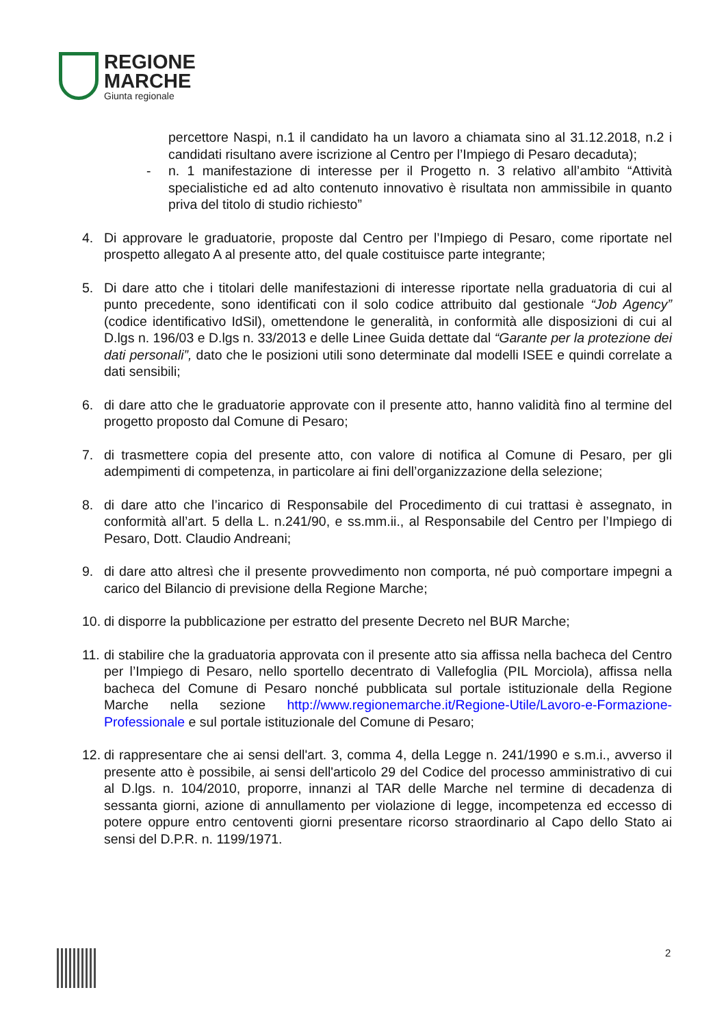REGIONE
MARCHE
Giunta regionale
percettore Naspi, n.1 il candidato ha un lavoro a chiamata sino al 31.12.2018, n.2 i candidati risultano avere iscrizione al Centro per l’Impiego di Pesaro decaduta);
- n. 1 manifestazione di interesse per il Progetto n. 3 relativo all’ambito “Attività specialistiche ed ad alto contenuto innovativo è risultata non ammissibile in quanto priva del titolo di studio richiesto”
4. Di approvare le graduatorie, proposte dal Centro per l’Impiego di Pesaro, come riportate nel prospetto allegato A al presente atto, del quale costituisce parte integrante;
5. Di dare atto che i titolari delle manifestazioni di interesse riportate nella graduatoria di cui al punto precedente, sono identificati con il solo codice attribuito dal gestionale “Job Agency” (codice identificativo IdSil), omettendone le generalità, in conformità alle disposizioni di cui al D.lgs n. 196/03 e D.lgs n. 33/2013 e delle Linee Guida dettate dal “Garante per la protezione dei dati personali”, dato che le posizioni utili sono determinate dal modelli ISEE e quindi correlate a dati sensibili;
6. di dare atto che le graduatorie approvate con il presente atto, hanno validità fino al termine del progetto proposto dal Comune di Pesaro;
7. di trasmettere copia del presente atto, con valore di notifica al Comune di Pesaro, per gli adempimenti di competenza, in particolare ai fini dell’organizzazione della selezione;
8. di dare atto che l’incarico di Responsabile del Procedimento di cui trattasi è assegnato, in conformità all’art. 5 della L. n.241/90, e ss.mm.ii., al Responsabile del Centro per l’Impiego di Pesaro, Dott. Claudio Andreani;
9. di dare atto altresì che il presente provvedimento non comporta, né può comportare impegni a carico del Bilancio di previsione della Regione Marche;
10.
di disporre la pubblicazione per estratto del presente Decreto nel BUR Marche;
11.
di stabilire che la graduatoria approvata con il presente atto sia affissa nella bacheca del Centro per l’Impiego di Pesaro, nello sportello decentrato di Vallefoglia (PIL Morciola), affissa nella bacheca del Comune di Pesaro nonché pubblicata sul portale istituzionale della Regione Marche nella sezione http://www.regionemarche.it/Regione-Utile/Lavoro-e-Formazione-Professionale e sul portale istituzionale del Comune di Pesaro;
12.
di rappresentare che ai sensi dell'art. 3, comma 4, della Legge n. 241/1990 e s.m.i., avverso il presente atto è possibile, ai sensi dell'articolo 29 del Codice del processo amministrativo di cui al D.lgs. n. 104/2010, proporre, innanzi al TAR delle Marche nel termine di decadenza di sessanta giorni, azione di annullamento per violazione di legge, incompetenza ed eccesso di potere oppure entro centoventi giorni presentare ricorso straordinario al Capo dello Stato ai sensi del D.P.R. n. 1199/1971.
2